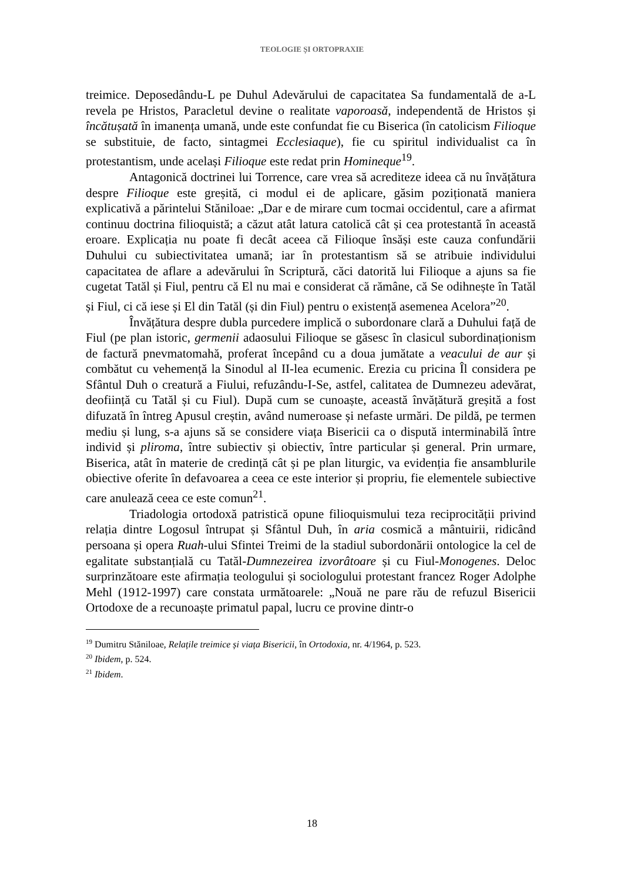TEOLOGIE ȘI ORTOPRAXIE
treimice. Deposedându-L pe Duhul Adevărului de capacitatea Sa fundamentală de a-L revela pe Hristos, Paracletul devine o realitate vaporoasă, independentă de Hristos și încătușată în imanența umană, unde este confundat fie cu Biserica (în catolicism Filioque se substituie, de facto, sintagmei Ecclesiaque), fie cu spiritul individualist ca în protestantism, unde același Filioque este redat prin Homineque<sup>19</sup>.
Antagonică doctrinei lui Torrence, care vrea să acrediteze ideea că nu învățătura despre Filioque este greșită, ci modul ei de aplicare, găsim poziționată maniera explicativă a părintelui Stăniloae: „Dar e de mirare cum tocmai occidentul, care a afirmat continuu doctrina filioquistă; a căzut atât latura catolică cât și cea protestantă în această eroare. Explicația nu poate fi decât aceea că Filioque însăși este cauza confundării Duhului cu subiectivitatea umană; iar în protestantism să se atribuie individului capacitatea de aflare a adevărului în Scriptură, căci datorită lui Filioque a ajuns sa fie cugetat Tatăl și Fiul, pentru că El nu mai e considerat că rămâne, că Se odihnește în Tatăl și Fiul, ci că iese și El din Tatăl (și din Fiul) pentru o existență asemenea Acelora”<sup>20</sup>.
Învățătura despre dubla purcedere implică o subordonare clară a Duhului față de Fiul (pe plan istoric, germenii adaosului Filioque se găsesc în clasicul subordinaționism de factură pnevmatomahă, proferat începând cu a doua jumătate a veacului de aur și combătut cu vehemență la Sinodul al II-lea ecumenic. Erezia cu pricina Îl considera pe Sfântul Duh o creatură a Fiului, refuzându-I-Se, astfel, calitatea de Dumnezeu adevărat, deoființă cu Tatăl și cu Fiul). După cum se cunoaște, această învățătură greșită a fost difuzată în întreg Apusul creștin, având numeroase și nefaste urmări. De pildă, pe termen mediu și lung, s-a ajuns să se considere viața Bisericii ca o dispută interminabilă între individ și pliroma, între subiectiv și obiectiv, între particular și general. Prin urmare, Biserica, atât în materie de credință cât și pe plan liturgic, va evidenția fie ansamblurile obiective oferite în defavoarea a ceea ce este interior și propriu, fie elementele subiective care anulează ceea ce este comun<sup>21</sup>.
Triadologia ortodoxă patristică opune filioquismului teza reciprocității privind relația dintre Logosul întrupat și Sfântul Duh, în aria cosmică a mântuirii, ridicând persoana și opera Ruah-ului Sfintei Treimi de la stadiul subordonării ontologice la cel de egalitate substanțială cu Tatăl-Dumnezeirea izvorâtoare și cu Fiul-Monogenes. Deloc surprinzătoare este afirmația teologului și sociologului protestant francez Roger Adolphe Mehl (1912-1997) care constata următoarele: „Nouă ne pare rău de refuzul Bisericii Ortodoxe de a recunoaște primatul papal, lucru ce provine dintr-o
<sup>19</sup> Dumitru Stăniloae, Relațile treimice și viața Bisericii, în Ortodoxia, nr. 4/1964, p. 523.
<sup>20</sup> Ibidem, p. 524.
<sup>21</sup> Ibidem.
18